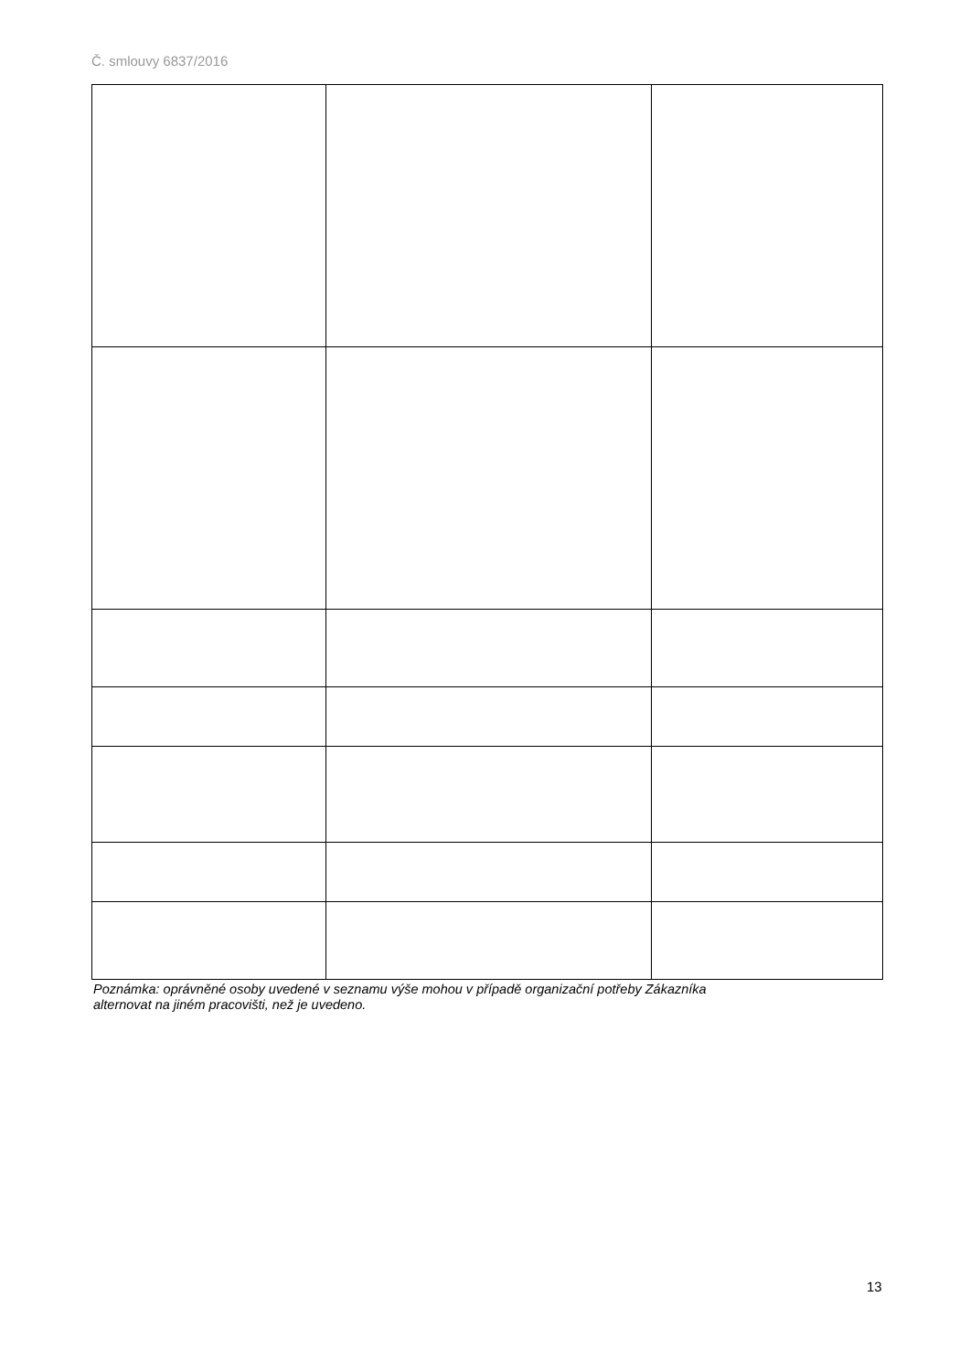Č. smlouvy 6837/2016
Poznámka: oprávněné osoby uvedené v seznamu výše mohou v případě organizační potřeby Zákazníka
alternovat na jiném pracovišti, než je uvedeno.
13